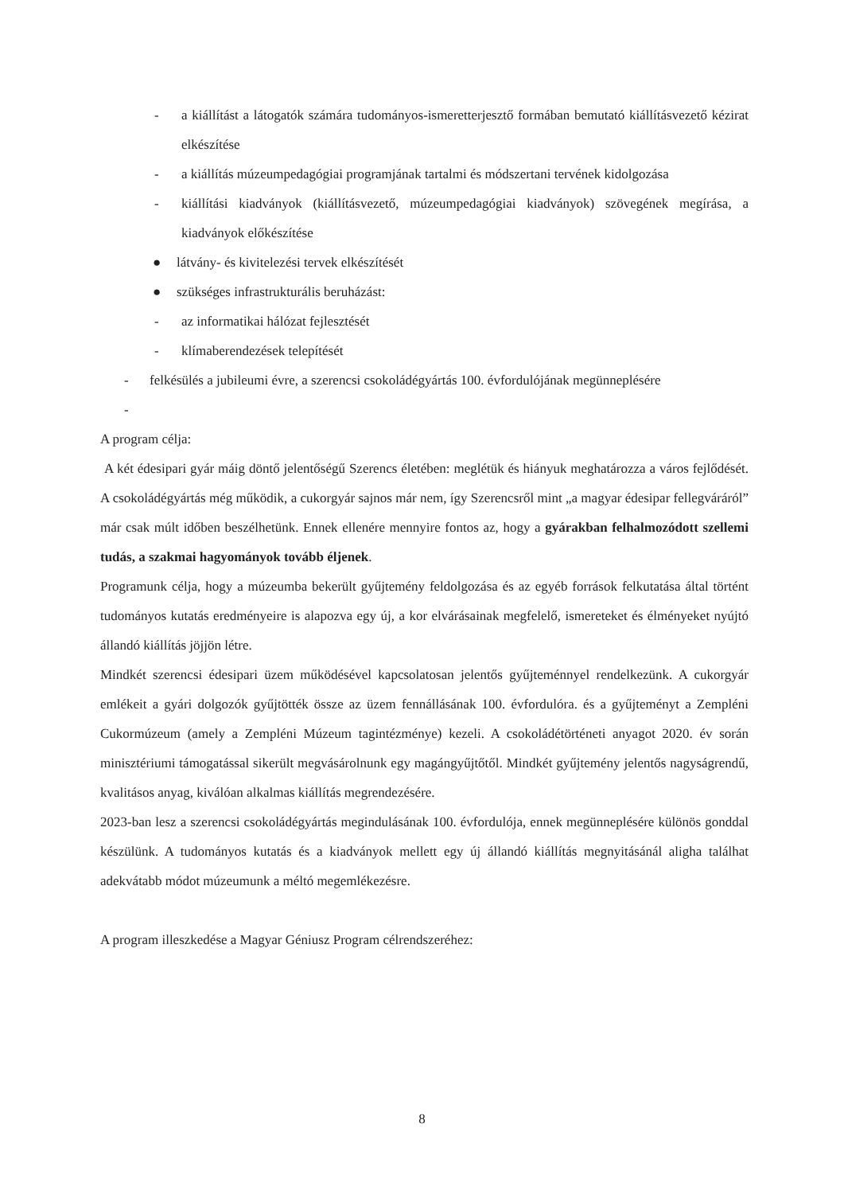- a kiállítást a látogatók számára tudományos-ismeretterjesztő formában bemutató kiállításvezető kézirat elkészítése
- a kiállítás múzeumpedagógiai programjának tartalmi és módszertani tervének kidolgozása
- kiállítási kiadványok (kiállításvezető, múzeumpedagógiai kiadványok) szövegének megírása, a kiadványok előkészítése
● látvány- és kivitelezési tervek elkészítését
● szükséges infrastrukturális beruházást:
- az informatikai hálózat fejlesztését
- klímaberendezések telepítését
- felkésülés a jubileumi évre, a szerencsi csokoládégyártás 100. évfordulójának megünneplésére
-
A program célja:
A két édesipari gyár máig döntő jelentőségű Szerencs életében: meglétük és hiányuk meghatározza a város fejlődését. A csokoládégyártás még működik, a cukorgyár sajnos már nem, így Szerencsről mint „a magyar édesipar fellegváráról” már csak múlt időben beszélhetünk. Ennek ellenére mennyire fontos az, hogy a gyárakban felhalmozódott szellemi tudás, a szakmai hagyományok tovább éljenek.
Programunk célja, hogy a múzeumba bekerült gyűjtemény feldolgozása és az egyéb források felkutatása által történt tudományos kutatás eredményeire is alapozva egy új, a kor elvárásainak megfelelő, ismereteket és élményeket nyújtó állandó kiállítás jöjjön létre.
Mindkét szerencsi édesipari üzem működésével kapcsolatosan jelentős gyűjteménnyel rendelkezünk. A cukorgyár emlékeit a gyári dolgozók gyűjtötték össze az üzem fennállásának 100. évfordulóra. és a gyűjteményt a Zempléni Cukormúzeum (amely a Zempléni Múzeum tagintézménye) kezeli. A csokoládétörténeti anyagot 2020. év során minisztériumi támogatással sikerült megvásárolnunk egy magángyűjtőtől. Mindkét gyűjtemény jelentős nagyságrendű, kvalitásos anyag, kiválóan alkalmas kiállítás megrendezésére.
2023-ban lesz a szerencsi csokoládégyártás megindulásának 100. évfordulója, ennek megünneplésére különös gonddal készülünk. A tudományos kutatás és a kiadványok mellett egy új állandó kiállítás megnyitásánál aligha találhat adekvátabb módot múzeumunk a méltó megemlékezésre.
A program illeszkedése a Magyar Géniusz Program célrendszeréhez:
8